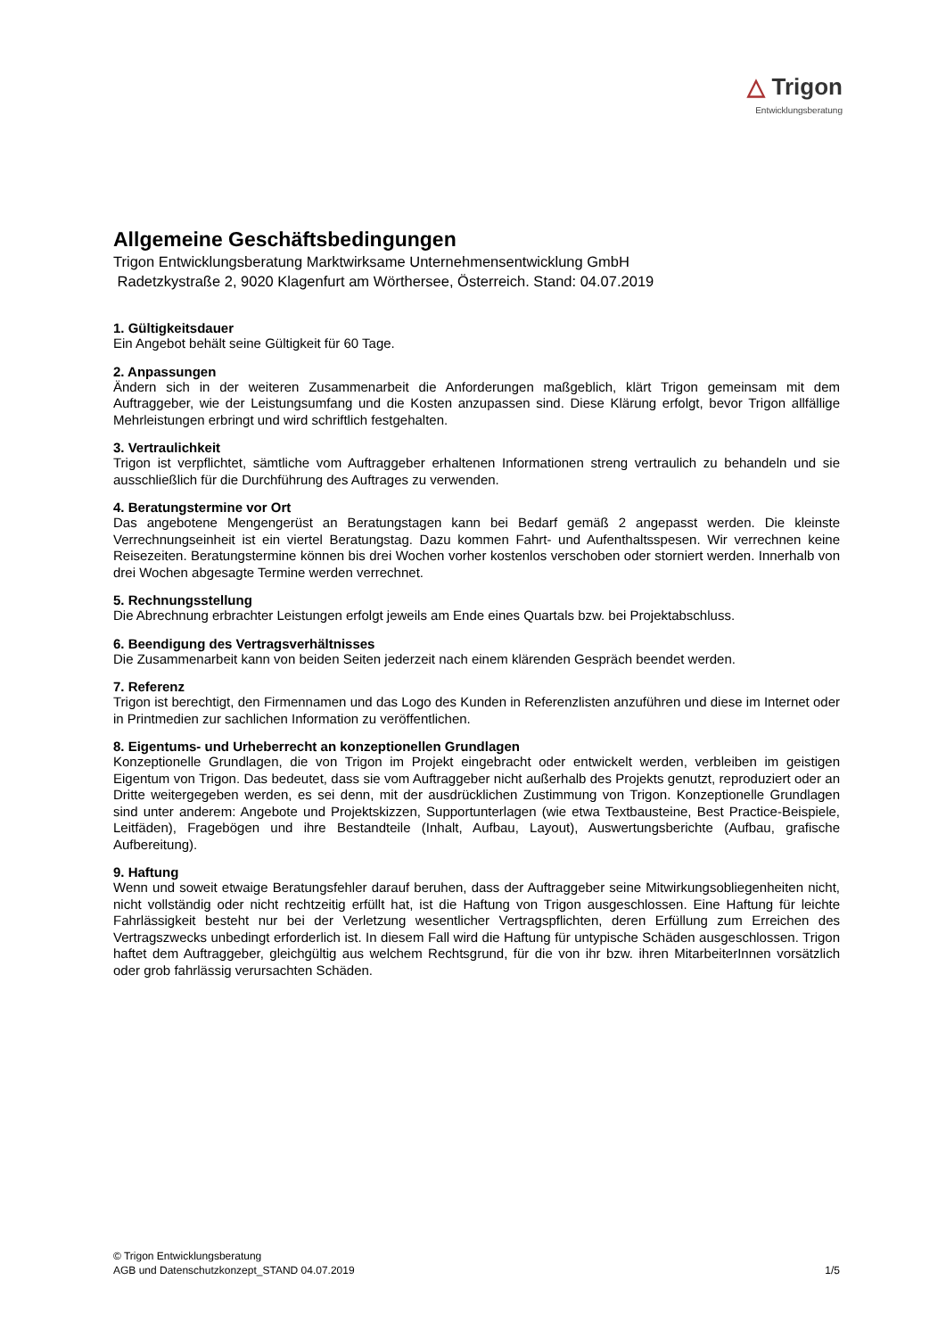△ Trigon
Entwicklungsberatung
Allgemeine Geschäftsbedingungen
Trigon Entwicklungsberatung Marktwirksame Unternehmensentwicklung GmbH
Radetzkystraße 2, 9020 Klagenfurt am Wörthersee, Österreich. Stand: 04.07.2019
1. Gültigkeitsdauer
Ein Angebot behält seine Gültigkeit für 60 Tage.
2. Anpassungen
Ändern sich in der weiteren Zusammenarbeit die Anforderungen maßgeblich, klärt Trigon gemeinsam mit dem Auftraggeber, wie der Leistungsumfang und die Kosten anzupassen sind. Diese Klärung erfolgt, bevor Trigon allfällige Mehrleistungen erbringt und wird schriftlich festgehalten.
3. Vertraulichkeit
Trigon ist verpflichtet, sämtliche vom Auftraggeber erhaltenen Informationen streng vertraulich zu behandeln und sie ausschließlich für die Durchführung des Auftrages zu verwenden.
4. Beratungstermine vor Ort
Das angebotene Mengengerüst an Beratungstagen kann bei Bedarf gemäß 2 angepasst werden. Die kleinste Verrechnungseinheit ist ein viertel Beratungstag. Dazu kommen Fahrt- und Aufenthaltsspesen. Wir verrechnen keine Reisezeiten. Beratungstermine können bis drei Wochen vorher kostenlos verschoben oder storniert werden. Innerhalb von drei Wochen abgesagte Termine werden verrechnet.
5. Rechnungsstellung
Die Abrechnung erbrachter Leistungen erfolgt jeweils am Ende eines Quartals bzw. bei Projektabschluss.
6. Beendigung des Vertragsverhältnisses
Die Zusammenarbeit kann von beiden Seiten jederzeit nach einem klärenden Gespräch beendet werden.
7. Referenz
Trigon ist berechtigt, den Firmennamen und das Logo des Kunden in Referenzlisten anzuführen und diese im Internet oder in Printmedien zur sachlichen Information zu veröffentlichen.
8. Eigentums- und Urheberrecht an konzeptionellen Grundlagen
Konzeptionelle Grundlagen, die von Trigon im Projekt eingebracht oder entwickelt werden, verbleiben im geistigen Eigentum von Trigon. Das bedeutet, dass sie vom Auftraggeber nicht außerhalb des Projekts genutzt, reproduziert oder an Dritte weitergegeben werden, es sei denn, mit der ausdrücklichen Zustimmung von Trigon. Konzeptionelle Grundlagen sind unter anderem: Angebote und Projektskizzen, Supportunterlagen (wie etwa Textbausteine, Best Practice-Beispiele, Leitfäden), Fragebögen und ihre Bestandteile (Inhalt, Aufbau, Layout), Auswertungsberichte (Aufbau, grafische Aufbereitung).
9. Haftung
Wenn und soweit etwaige Beratungsfehler darauf beruhen, dass der Auftraggeber seine Mitwirkungsobliegenheiten nicht, nicht vollständig oder nicht rechtzeitig erfüllt hat, ist die Haftung von Trigon ausgeschlossen. Eine Haftung für leichte Fahrlässigkeit besteht nur bei der Verletzung wesentlicher Vertragspflichten, deren Erfüllung zum Erreichen des Vertragszwecks unbedingt erforderlich ist. In diesem Fall wird die Haftung für untypische Schäden ausgeschlossen. Trigon haftet dem Auftraggeber, gleichgültig aus welchem Rechtsgrund, für die von ihr bzw. ihren MitarbeiterInnen vorsätzlich oder grob fahrlässig verursachten Schäden.
© Trigon Entwicklungsberatung
AGB und Datenschutzkonzept_STAND 04.07.2019 1/5